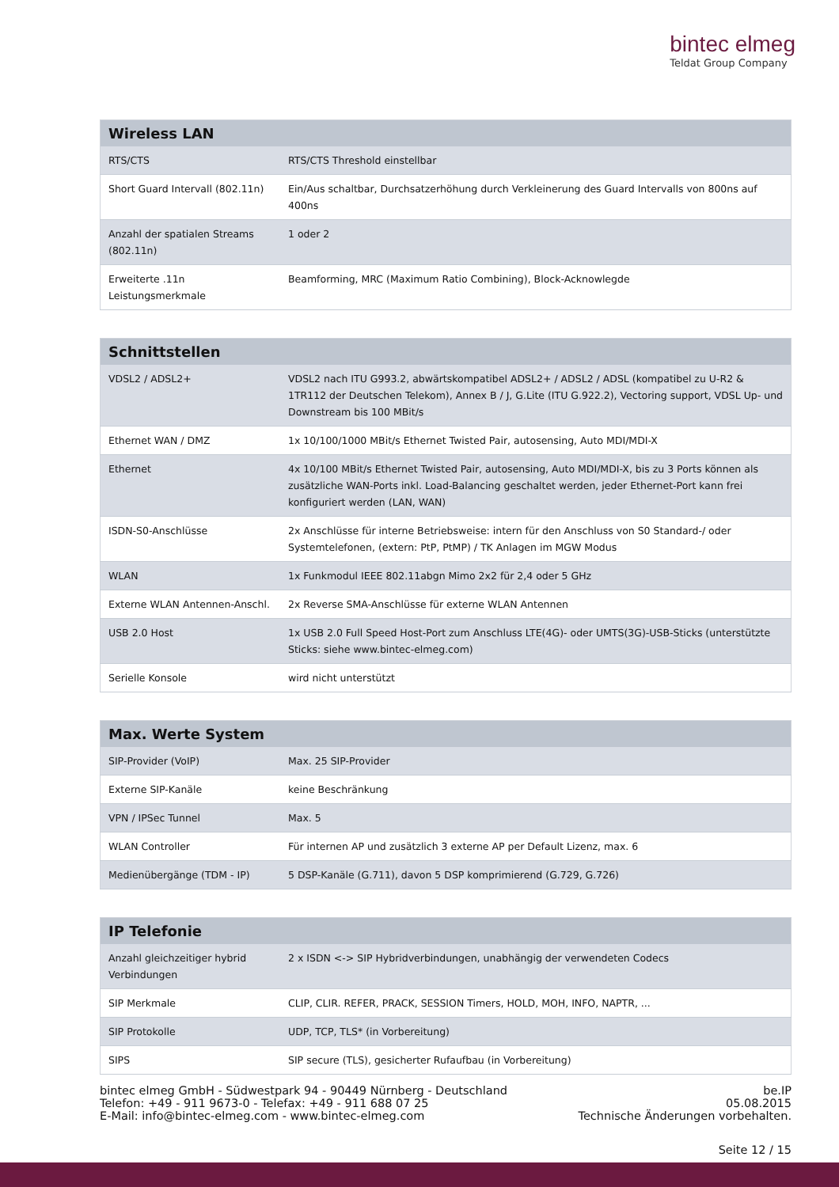bintec elmeg
Teldat Group Company
| Wireless LAN | |
| --- | --- |
| RTS/CTS | RTS/CTS Threshold einstellbar |
| Short Guard Intervall (802.11n) | Ein/Aus schaltbar, Durchsatzerhöhung durch Verkleinerung des Guard Intervalls von 800ns auf 400ns |
| Anzahl der spatialen Streams (802.11n) | 1 oder 2 |
| Erweiterte .11n Leistungsmerkmale | Beamforming, MRC (Maximum Ratio Combining), Block-Acknowlegde |
| Schnittstellen | |
| --- | --- |
| VDSL2 / ADSL2+ | VDSL2 nach ITU G993.2, abwärtskompatibel ADSL2+ / ADSL2 / ADSL (kompatibel zu U-R2 & 1TR112 der Deutschen Telekom), Annex B / J, G.Lite (ITU G.922.2), Vectoring support, VDSL Up- und Downstream bis 100 MBit/s |
| Ethernet WAN / DMZ | 1x 10/100/1000 MBit/s Ethernet Twisted Pair, autosensing, Auto MDI/MDI-X |
| Ethernet | 4x 10/100 MBit/s Ethernet Twisted Pair, autosensing, Auto MDI/MDI-X, bis zu 3 Ports können als zusätzliche WAN-Ports inkl. Load-Balancing geschaltet werden, jeder Ethernet-Port kann frei konfiguriert werden (LAN, WAN) |
| ISDN-S0-Anschlüsse | 2x Anschlüsse für interne Betriebsweise: intern für den Anschluss von S0 Standard-/ oder Systemtelefonen, (extern: PtP, PtMP) / TK Anlagen im MGW Modus |
| WLAN | 1x Funkmodul IEEE 802.11abgn Mimo 2x2 für 2,4 oder 5 GHz |
| Externe WLAN Antennen-Anschl. | 2x Reverse SMA-Anschlüsse für externe WLAN Antennen |
| USB 2.0 Host | 1x USB 2.0 Full Speed Host-Port zum Anschluss LTE(4G)- oder UMTS(3G)-USB-Sticks (unterstützte Sticks: siehe www.bintec-elmeg.com) |
| Serielle Konsole | wird nicht unterstützt |
| Max. Werte System | |
| --- | --- |
| SIP-Provider (VoIP) | Max. 25 SIP-Provider |
| Externe SIP-Kanäle | keine Beschränkung |
| VPN / IPSec Tunnel | Max. 5 |
| WLAN Controller | Für internen AP und zusätzlich 3 externe AP per Default Lizenz, max. 6 |
| Medienübergänge (TDM - IP) | 5 DSP-Kanäle (G.711), davon 5 DSP komprimierend (G.729, G.726) |
| IP Telefonie | |
| --- | --- |
| Anzahl gleichzeitiger hybrid Verbindungen | 2 x ISDN <-> SIP Hybridverbindungen, unabhängig der verwendeten Codecs |
| SIP Merkmale | CLIP, CLIR. REFER, PRACK, SESSION Timers, HOLD, MOH, INFO, NAPTR, ... |
| SIP Protokolle | UDP, TCP, TLS* (in Vorbereitung) |
| SIPS | SIP secure (TLS), gesicherter Rufaufbau (in Vorbereitung) |
bintec elmeg GmbH - Südwestpark 94 - 90449 Nürnberg - Deutschland
Telefon: +49 - 911 9673-0 - Telefax: +49 - 911 688 07 25
E-Mail: info@bintec-elmeg.com - www.bintec-elmeg.com
be.IP
05.08.2015
Technische Änderungen vorbehalten.
Seite 12 / 15